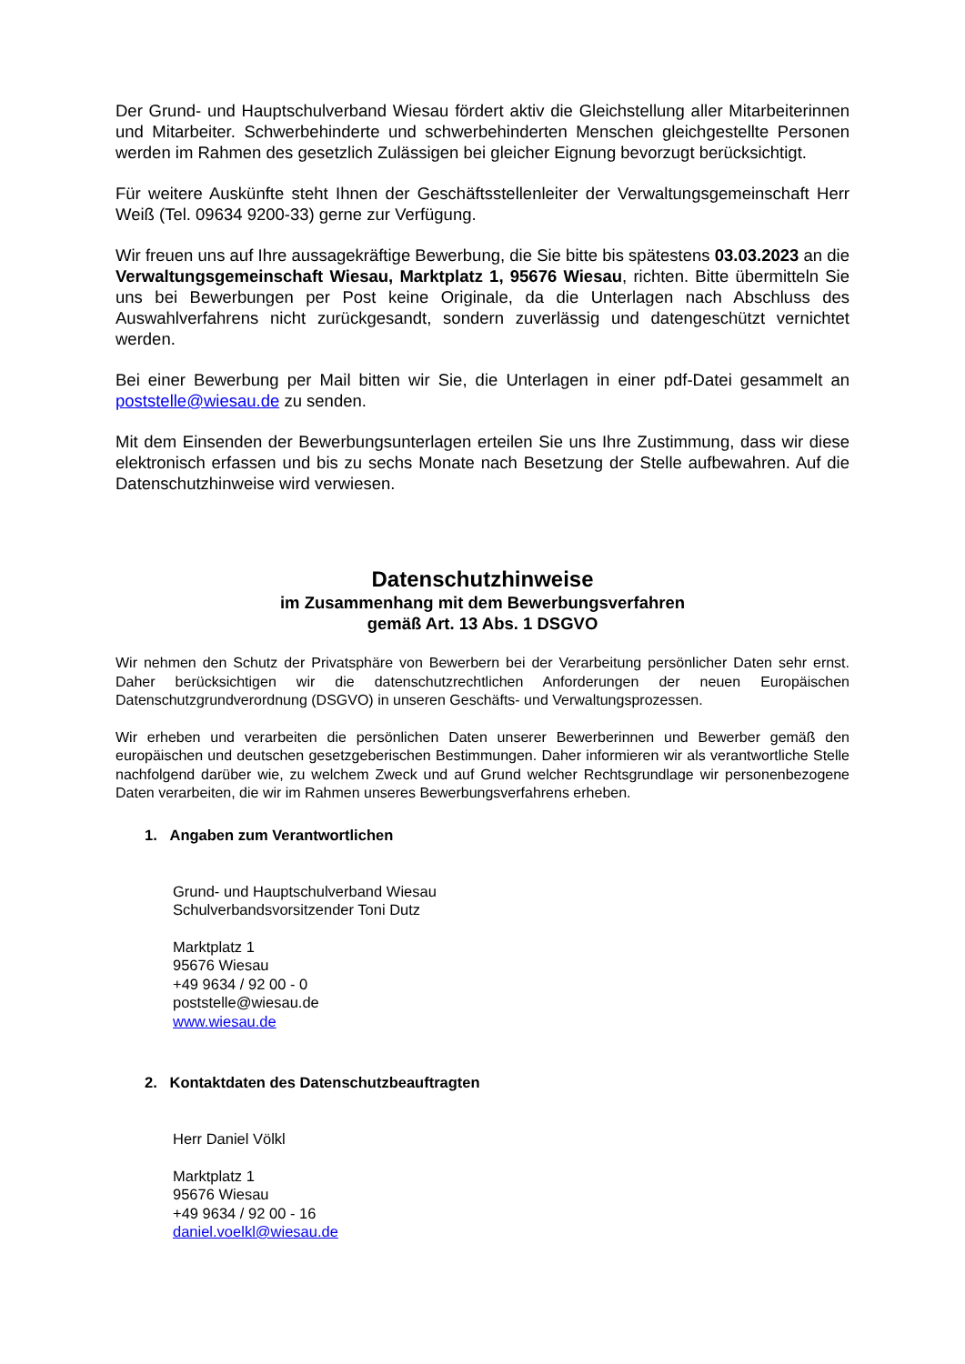Der Grund- und Hauptschulverband Wiesau fördert aktiv die Gleichstellung aller Mitarbeiterinnen und Mitarbeiter. Schwerbehinderte und schwerbehinderten Menschen gleichgestellte Personen werden im Rahmen des gesetzlich Zulässigen bei gleicher Eignung bevorzugt berücksichtigt.
Für weitere Auskünfte steht Ihnen der Geschäftsstellenleiter der Verwaltungsgemeinschaft Herr Weiß (Tel. 09634 9200-33) gerne zur Verfügung.
Wir freuen uns auf Ihre aussagekräftige Bewerbung, die Sie bitte bis spätestens 03.03.2023 an die Verwaltungsgemeinschaft Wiesau, Marktplatz 1, 95676 Wiesau, richten. Bitte übermitteln Sie uns bei Bewerbungen per Post keine Originale, da die Unterlagen nach Abschluss des Auswahlverfahrens nicht zurückgesandt, sondern zuverlässig und datengeschützt vernichtet werden.
Bei einer Bewerbung per Mail bitten wir Sie, die Unterlagen in einer pdf-Datei gesammelt an poststelle@wiesau.de zu senden.
Mit dem Einsenden der Bewerbungsunterlagen erteilen Sie uns Ihre Zustimmung, dass wir diese elektronisch erfassen und bis zu sechs Monate nach Besetzung der Stelle aufbewahren. Auf die Datenschutzhinweise wird verwiesen.
Datenschutzhinweise
im Zusammenhang mit dem Bewerbungsverfahren
gemäß Art. 13 Abs. 1 DSGVO
Wir nehmen den Schutz der Privatsphäre von Bewerbern bei der Verarbeitung persönlicher Daten sehr ernst. Daher berücksichtigen wir die datenschutzrechtlichen Anforderungen der neuen Europäischen Datenschutzgrundverordnung (DSGVO) in unseren Geschäfts- und Verwaltungsprozessen.
Wir erheben und verarbeiten die persönlichen Daten unserer Bewerberinnen und Bewerber gemäß den europäischen und deutschen gesetzgeberischen Bestimmungen. Daher informieren wir als verantwortliche Stelle nachfolgend darüber wie, zu welchem Zweck und auf Grund welcher Rechtsgrundlage wir personenbezogene Daten verarbeiten, die wir im Rahmen unseres Bewerbungsverfahrens erheben.
1. Angaben zum Verantwortlichen
Grund- und Hauptschulverband Wiesau
Schulverbandsvorsitzender Toni Dutz
Marktplatz 1
95676 Wiesau
+49 9634 / 92 00 - 0
poststelle@wiesau.de
www.wiesau.de
2. Kontaktdaten des Datenschutzbeauftragten
Herr Daniel Völkl
Marktplatz 1
95676 Wiesau
+49 9634 / 92 00 - 16
daniel.voelkl@wiesau.de